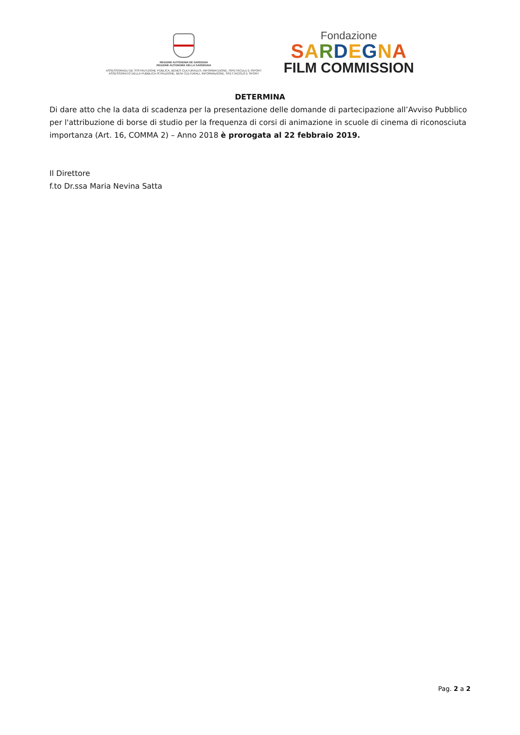REGIONE AUTÒNOMA DE SARDIGNA
REGIONE AUTONOMA DELLA SARDEGNA
ASSESSORADU DE S'ISTRUTZIONE PÙBLICA, BENES CULTURALES, INFORMATZIONE, ISPETÀCULU E ISPORT
ASSESSORATO DELLA PUBBLICA ISTRUZIONE, BENI CULTURALI, INFORMAZIONE, SPETTACOLO E SPORT
Fondazione
SARDEGNA
FILM COMMISSION
DETERMINA
Di dare atto che la data di scadenza per la presentazione delle domande di partecipazione all’Avviso Pubblico per l'attribuzione di borse di studio per la frequenza di corsi di animazione in scuole di cinema di riconosciuta importanza (Art. 16, COMMA 2) – Anno 2018 è prorogata al 22 febbraio 2019.
Il Direttore
f.to Dr.ssa Maria Nevina Satta
Pag. 2 a 2